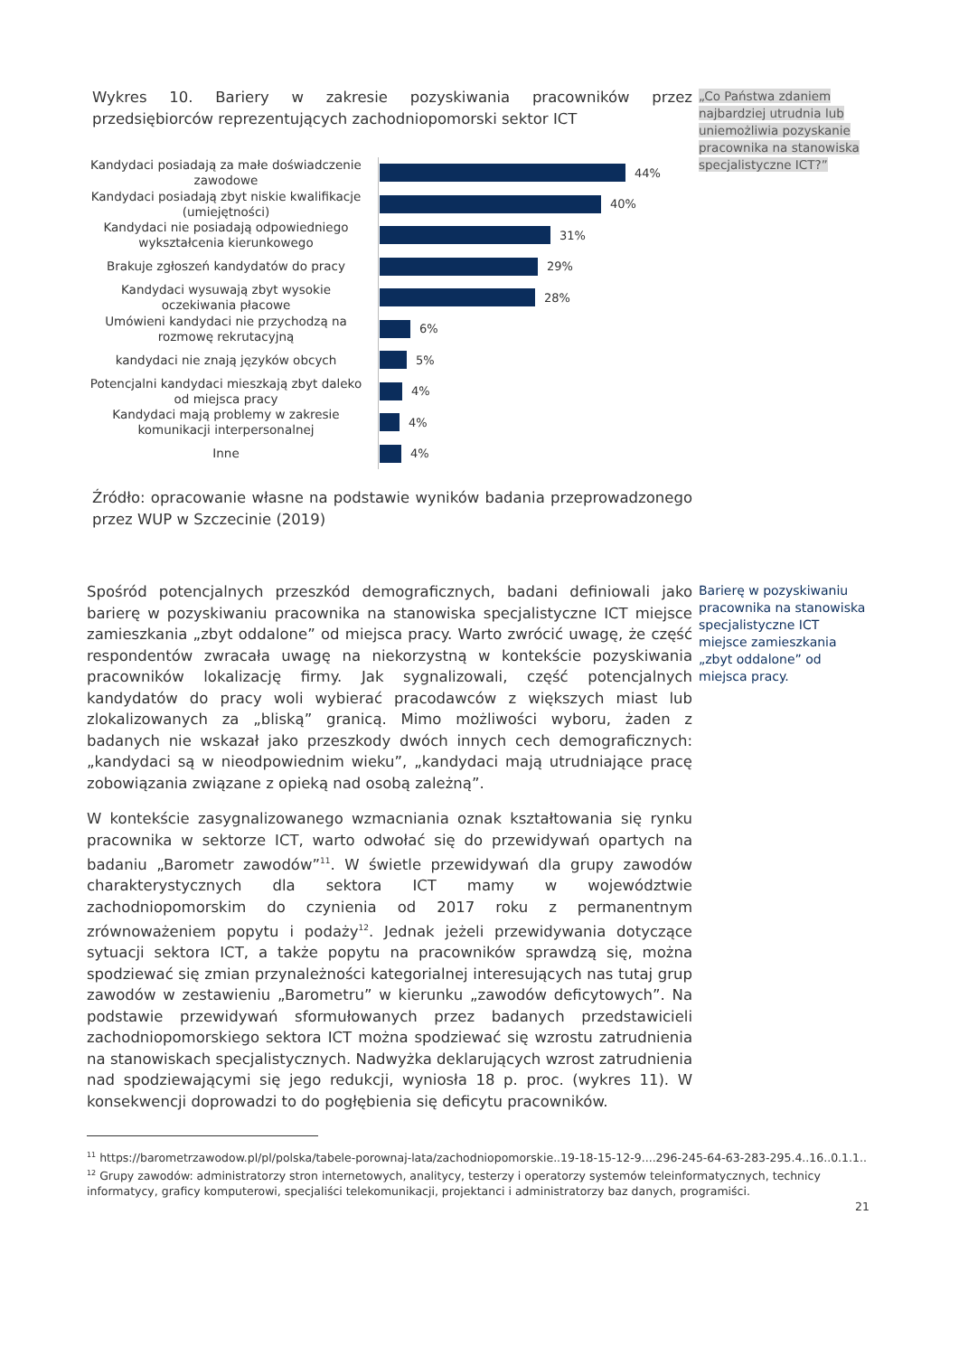„Co Państwa zdaniem najbardziej utrudnia lub uniemożliwia pozyskanie pracownika na stanowiska specjalistyczne ICT?”
Wykres 10. Bariery w zakresie pozyskiwania pracowników przez przedsiębiorców reprezentujących zachodniopomorski sektor ICT
Kandydaci posiadają za małe doświadczenie zawodowe
44%
Kandydaci posiadają zbyt niskie kwalifikacje (umiejętności)
40%
Kandydaci nie posiadają odpowiedniego wykształcenia kierunkowego
31%
Brakuje zgłoszeń kandydatów do pracy
29%
Kandydaci wysuwają zbyt wysokie oczekiwania płacowe
28%
Umówieni kandydaci nie przychodzą na rozmowę rekrutacyjną
6%
kandydaci nie znają języków obcych
5%
Potencjalni kandydaci mieszkają zbyt daleko od miejsca pracy
4%
Kandydaci mają problemy w zakresie komunikacji interpersonalnej
4%
Inne
4%
Źródło: opracowanie własne na podstawie wyników badania przeprowadzonego przez WUP w Szczecinie (2019)
Spośród potencjalnych przeszkód demograficznych, badani definiowali jako barierę w pozyskiwaniu pracownika na stanowiska specjalistyczne ICT miejsce zamieszkania „zbyt oddalone” od miejsca pracy. Warto zwrócić uwagę, że część respondentów zwracała uwagę na niekorzystną w kontekście pozyskiwania pracowników lokalizację firmy. Jak sygnalizowali, część potencjalnych kandydatów do pracy woli wybierać pracodawców z większych miast lub zlokalizowanych za „bliską” granicą. Mimo możliwości wyboru, żaden z badanych nie wskazał jako przeszkody dwóch innych cech demograficznych: „kandydaci są w nieodpowiednim wieku”, „kandydaci mają utrudniające pracę zobowiązania związane z opieką nad osobą zależną”.
W kontekście zasygnalizowanego wzmacniania oznak kształtowania się rynku pracownika w sektorze ICT, warto odwołać się do przewidywań opartych na badaniu „Barometr zawodów”<sup>11</sup>. W świetle przewidywań dla grupy zawodów charakterystycznych dla sektora ICT mamy w województwie zachodniopomorskim do czynienia od 2017 roku z permanentnym zrównoważeniem popytu i podaży<sup>12</sup>. Jednak jeżeli przewidywania dotyczące sytuacji sektora ICT, a także popytu na pracowników sprawdzą się, można spodziewać się zmian przynależności kategorialnej interesujących nas tutaj grup zawodów w zestawieniu „Barometru” w kierunku „zawodów deficytowych”. Na podstawie przewidywań sformułowanych przez badanych przedstawicieli zachodniopomorskiego sektora ICT można spodziewać się wzrostu zatrudnienia na stanowiskach specjalistycznych. Nadwyżka deklarujących wzrost zatrudnienia nad spodziewającymi się jego redukcji, wyniosła 18 p. proc. (wykres 11). W konsekwencji doprowadzi to do pogłębienia się deficytu pracowników.
<sup>11</sup> https://barometrzawodow.pl/pl/polska/tabele-porownaj-lata/zachodniopomorskie..19-18-15-12-9....296-245-64-63-283-295.4..16..0.1.1..
<sup>12</sup> Grupy zawodów: administratorzy stron internetowych, analitycy, testerzy i operatorzy systemów teleinformatycznych, technicy informatycy, graficy komputerowi, specjaliści telekomunikacji, projektanci i administratorzy baz danych, programiści.
21
Barierę w pozyskiwaniu pracownika na stanowiska specjalistyczne ICT miejsce zamieszkania „zbyt oddalone” od miejsca pracy.